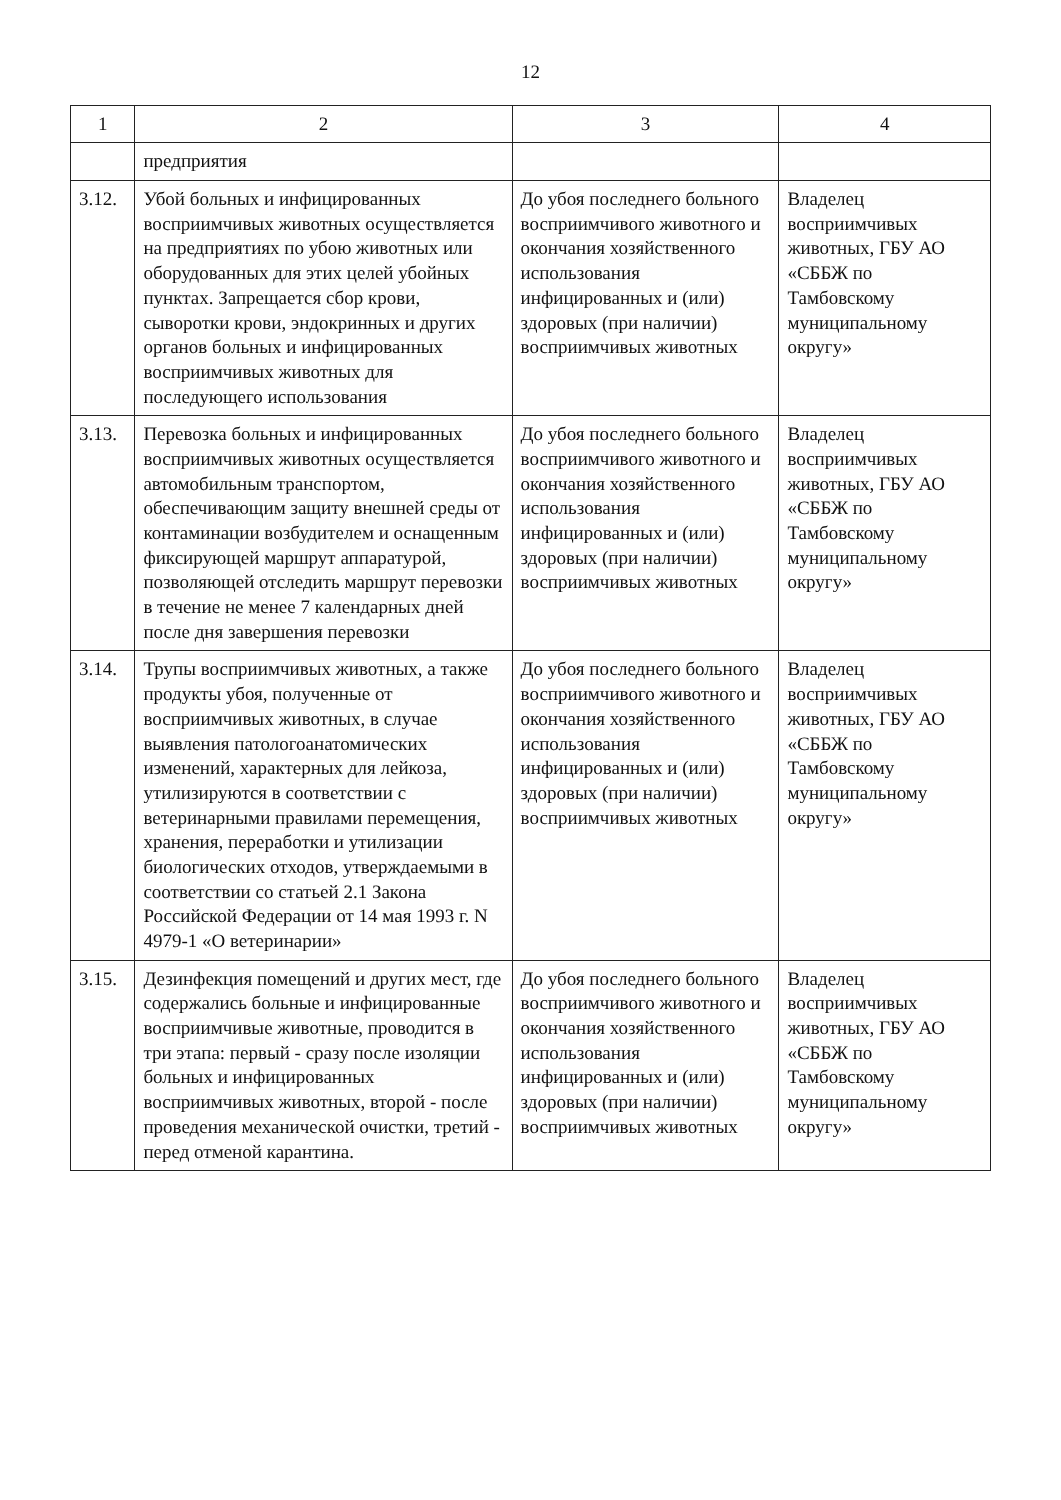12
| 1 | 2 | 3 | 4 |
| --- | --- | --- | --- |
| | предприятия | | |
| 3.12. | Убой больных и инфицированных восприимчивых животных осуществляется на предприятиях по убою животных или оборудованных для этих целей убойных пунктах. Запрещается сбор крови, сыворотки крови, эндокринных и других органов больных и инфицированных восприимчивых животных для последующего использования | До убоя последнего больного восприимчивого животного и окончания хозяйственного использования инфицированных и (или) здоровых (при наличии) восприимчивых животных | Владелец восприимчивых животных, ГБУ АО «СББЖ по Тамбовскому муниципальному округу» |
| 3.13. | Перевозка больных и инфицированных восприимчивых животных осуществляется автомобильным транспортом, обеспечивающим защиту внешней среды от контаминации возбудителем и оснащенным фиксирующей маршрут аппаратурой, позволяющей отследить маршрут перевозки в течение не менее 7 календарных дней после дня завершения перевозки | До убоя последнего больного восприимчивого животного и окончания хозяйственного использования инфицированных и (или) здоровых (при наличии) восприимчивых животных | Владелец восприимчивых животных, ГБУ АО «СББЖ по Тамбовскому муниципальному округу» |
| 3.14. | Трупы восприимчивых животных, а также продукты убоя, полученные от восприимчивых животных, в случае выявления патологоанатомических изменений, характерных для лейкоза, утилизируются в соответствии с ветеринарными правилами перемещения, хранения, переработки и утилизации биологических отходов, утверждаемыми в соответствии со статьей 2.1 Закона Российской Федерации от 14 мая 1993 г. N 4979-1 «О ветеринарии» | До убоя последнего больного восприимчивого животного и окончания хозяйственного использования инфицированных и (или) здоровых (при наличии) восприимчивых животных | Владелец восприимчивых животных, ГБУ АО «СББЖ по Тамбовскому муниципальному округу» |
| 3.15. | Дезинфекция помещений и других мест, где содержались больные и инфицированные восприимчивые животные, проводится в три этапа: первый - сразу после изоляции больных и инфицированных восприимчивых животных, второй - после проведения механической очистки, третий - перед отменой карантина. | До убоя последнего больного восприимчивого животного и окончания хозяйственного использования инфицированных и (или) здоровых (при наличии) восприимчивых животных | Владелец восприимчивых животных, ГБУ АО «СББЖ по Тамбовскому муниципальному округу» |